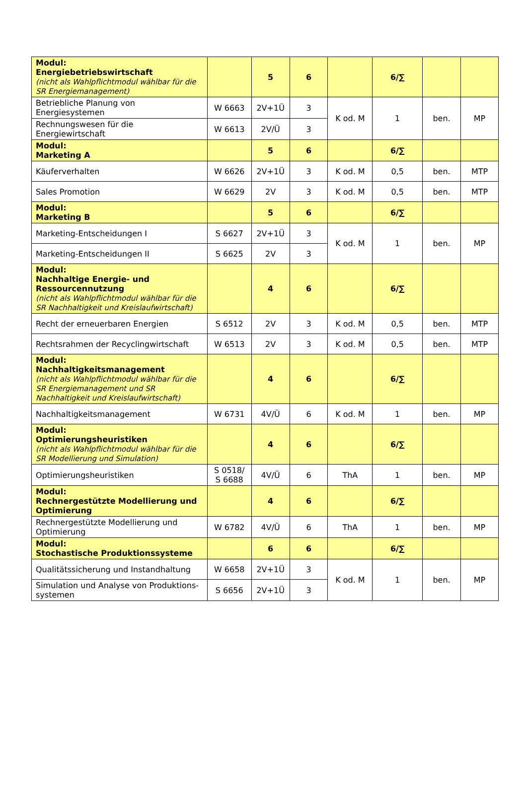| Modul: Energiebetriebswirtschaft (nicht als Wahlpflichtmodul wählbar für die SR Energiemanagement) | | 5 | 6 | | 6/∑ | | |
| Betriebliche Planung von Energiesystemen | W 6663 | 2V+1Ü | 3 | K od. M | 1 | ben. | MP |
| Rechnungswesen für die Energiewirtschaft | W 6613 | 2V/Ü | 3 | | | | |
| Modul: Marketing A | | 5 | 6 | | 6/∑ | | |
| Käuferverhalten | W 6626 | 2V+1Ü | 3 | K od. M | 0,5 | ben. | MTP |
| Sales Promotion | W 6629 | 2V | 3 | K od. M | 0,5 | ben. | MTP |
| Modul: Marketing B | | 5 | 6 | | 6/∑ | | |
| Marketing-Entscheidungen I | S 6627 | 2V+1Ü | 3 | K od. M | 1 | ben. | MP |
| Marketing-Entscheidungen II | S 6625 | 2V | 3 | | | | |
| Modul: Nachhaltige Energie- und Ressourcennutzung (nicht als Wahlpflichtmodul wählbar für die SR Nachhaltigkeit und Kreislaufwirtschaft) | | 4 | 6 | | 6/∑ | | |
| Recht der erneuerbaren Energien | S 6512 | 2V | 3 | K od. M | 0,5 | ben. | MTP |
| Rechtsrahmen der Recyclingwirtschaft | W 6513 | 2V | 3 | K od. M | 0,5 | ben. | MTP |
| Modul: Nachhaltigkeitsmanagement (nicht als Wahlpflichtmodul wählbar für die SR Energiemanagement und SR Nachhaltigkeit und Kreislaufwirtschaft) | | 4 | 6 | | 6/∑ | | |
| Nachhaltigkeitsmanagement | W 6731 | 4V/Ü | 6 | K od. M | 1 | ben. | MP |
| Modul: Optimierungsheuristiken (nicht als Wahlpflichtmodul wählbar für die SR Modellierung und Simulation) | | 4 | 6 | | 6/∑ | | |
| Optimierungsheuristiken | S 0518/ S 6688 | 4V/Ü | 6 | ThA | 1 | ben. | MP |
| Modul: Rechnergestützte Modellierung und Optimierung | | 4 | 6 | | 6/∑ | | |
| Rechnergestützte Modellierung und Optimierung | W 6782 | 4V/Ü | 6 | ThA | 1 | ben. | MP |
| Modul: Stochastische Produktionssysteme | | 6 | 6 | | 6/∑ | | |
| Qualitätssicherung und Instandhaltung | W 6658 | 2V+1Ü | 3 | K od. M | 1 | ben. | MP |
| Simulation und Analyse von Produktions-systemen | S 6656 | 2V+1Ü | 3 | | | | |